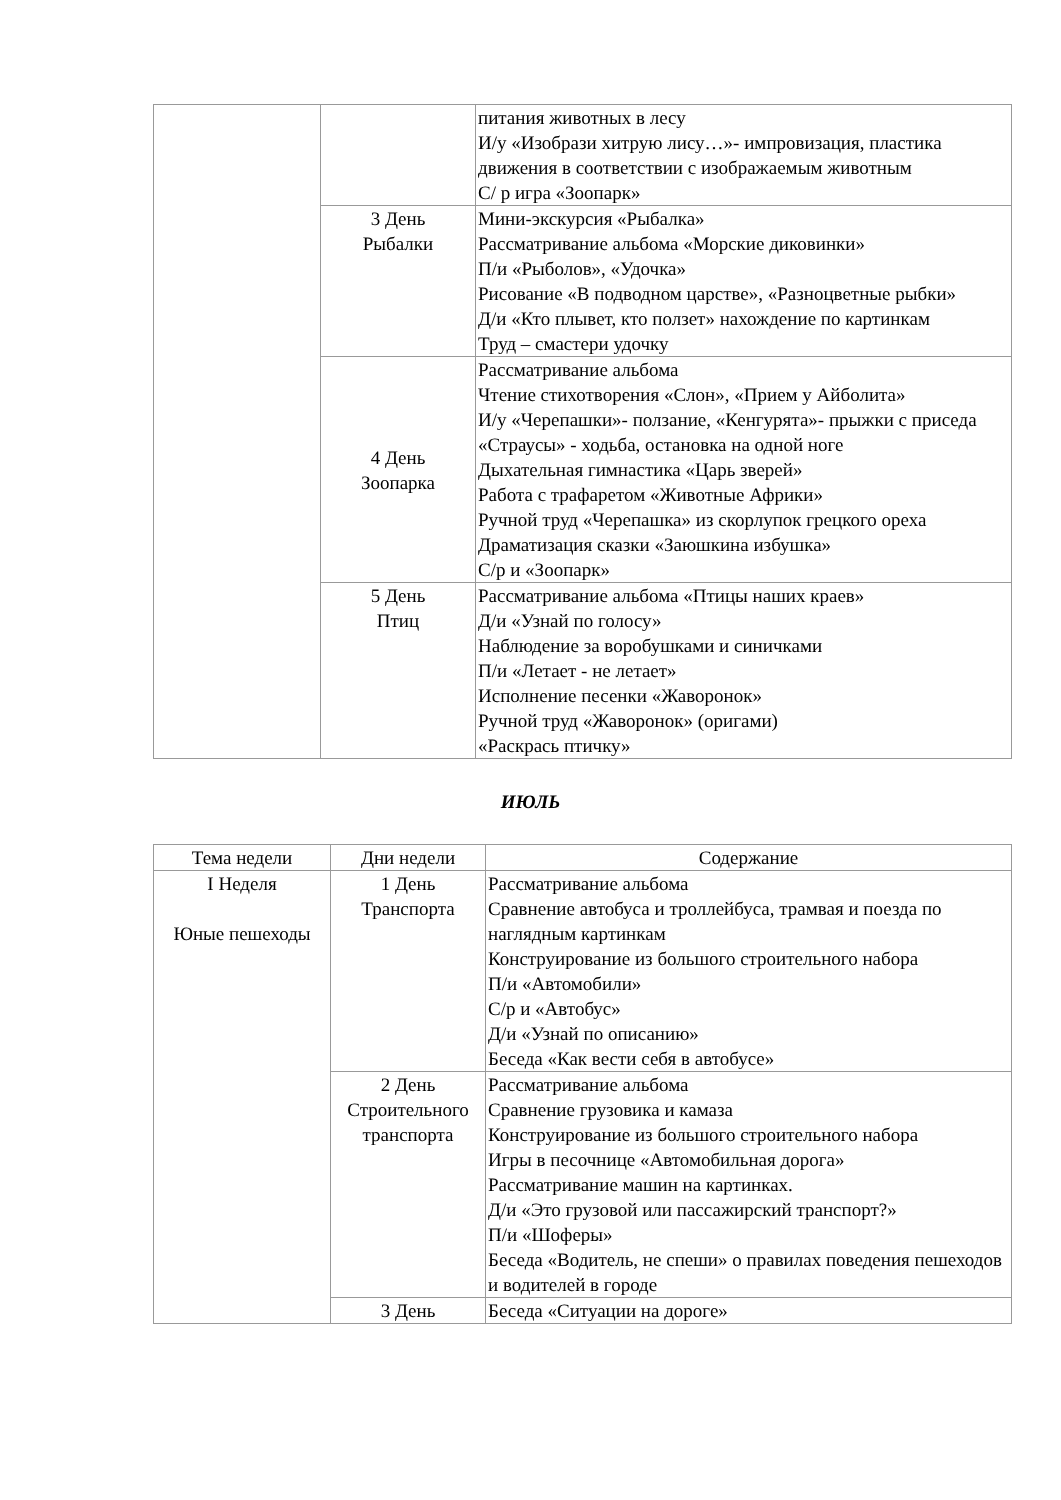| | | питания животных в лесу И/у «Изобрази хитрую лису…»- импровизация, пластика движения в соответствии с изображаемым животным С/ р игра «Зоопарк» |
| | 3 День Рыбалки | Мини-экскурсия «Рыбалка» Рассматривание альбома «Морские диковинки» П/и «Рыболов», «Удочка» Рисование «В подводном царстве», «Разноцветные рыбки» Д/и «Кто плывет, кто ползет» нахождение по картинкам Труд – смастери удочку |
| | 4 День Зоопарка | Рассматривание альбома Чтение стихотворения «Слон», «Прием у Айболита» И/у «Черепашки»- ползание, «Кенгурята»- прыжки с приседа «Страусы» - ходьба, остановка на одной ноге Дыхательная гимнастика «Царь зверей» Работа с трафаретом «Животные Африки» Ручной труд «Черепашка» из скорлупок грецкого ореха Драматизация сказки «Заюшкина избушка» С/р и «Зоопарк» |
| | 5 День Птиц | Рассматривание альбома «Птицы наших краев» Д/и «Узнай по голосу» Наблюдение за воробушками и синичками П/и «Летает - не летает» Исполнение песенки «Жаворонок» Ручной труд «Жаворонок» (оригами) «Раскрась птичку» |
ИЮЛЬ
| Тема недели | Дни недели | Содержание |
| --- | --- | --- |
| I Неделя Юные пешеходы | 1 День Транспорта | Рассматривание альбома Сравнение автобуса и троллейбуса, трамвая и поезда по наглядным картинкам Конструирование из большого строительного набора П/и «Автомобили» С/р и «Автобус» Д/и «Узнай по описанию» Беседа «Как вести себя в автобусе» |
| | 2 День Строительного транспорта | Рассматривание альбома Сравнение грузовика и камаза Конструирование из большого строительного набора Игры в песочнице «Автомобильная дорога» Рассматривание машин на картинках. Д/и «Это грузовой или пассажирский транспорт?» П/и «Шоферы» Беседа «Водитель, не спеши» о правилах поведения пешеходов и водителей в городе |
| | 3 День | Беседа «Ситуации на дороге» |